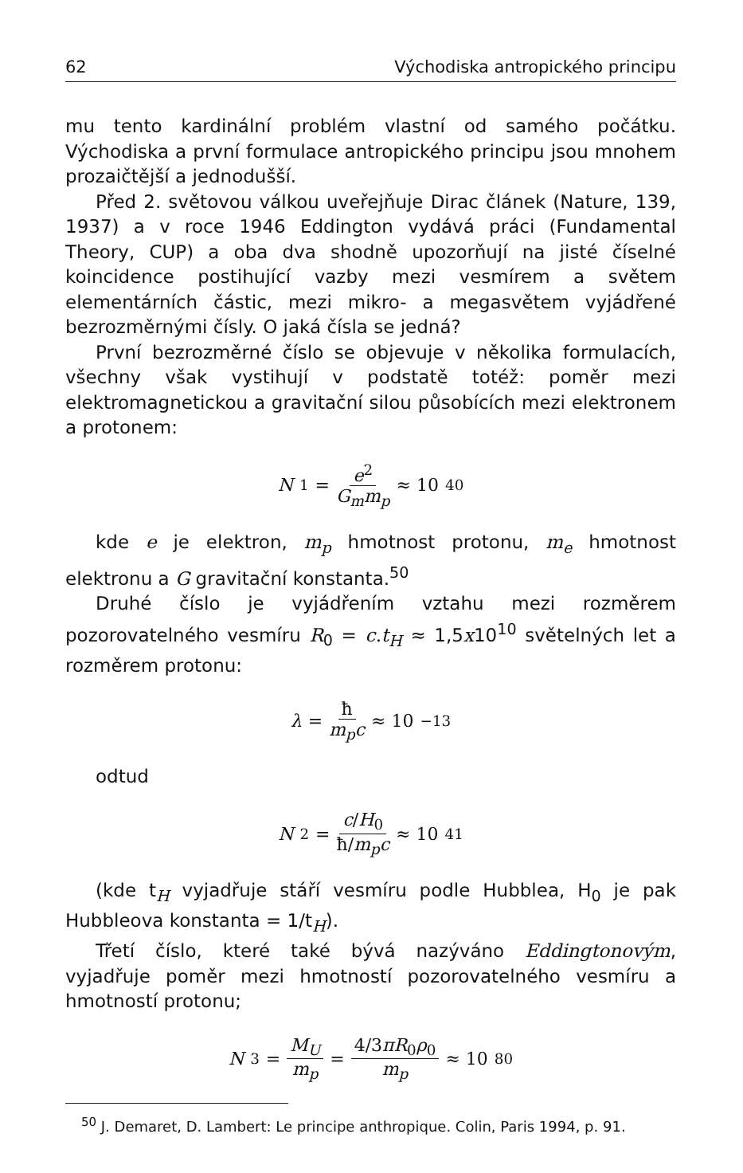62 Východiska antropického principu
mu tento kardinální problém vlastní od samého počátku. Východiska a první formulace antropického principu jsou mnohem prozaičtější a jednodušší.
Před 2. světovou válkou uveřejňuje Dirac článek (Nature, 139, 1937) a v roce 1946 Eddington vydává práci (Fundamental Theory, CUP) a oba dva shodně upozorňují na jisté číselné koincidence postihující vazby mezi vesmírem a světem elementárních částic, mezi mikro- a megasvětem vyjádřené bezrozměrnými čísly. O jaká čísla se jedná?
První bezrozměrné číslo se objevuje v několika formulacích, všechny však vystihují v podstatě totéž: poměr mezi elektromagnetickou a gravitační silou působících mezi elektronem a protonem:
N<sub>1</sub> = e<sup>2</sup> G<sub>m</sub>m<sub>p</sub> ≈ 10<sup>40</sup>
kde e je elektron, m<sub>p</sub> hmotnost protonu, m<sub>e</sub> hmotnost elektronu a G gravitační konstanta.<sup>50</sup>
Druhé číslo je vyjádřením vztahu mezi rozměrem pozorovatelného vesmíru R<sub>0</sub> = c.t<sub>H</sub> ≈ 1,5x10<sup>10</sup> světelných let a rozměrem protonu:
λ = ħ m<sub>p</sub>c ≈ 10<sup>−13</sup>
odtud
N<sub>2</sub> = c/H<sub>0</sub> ħ/m<sub>p</sub>c ≈ 10<sup>41</sup>
(kde t<sub>H</sub> vyjadřuje stáří vesmíru podle Hubblea, H<sub>0</sub> je pak Hubbleova konstanta = 1/t<sub>H</sub>).
Třetí číslo, které také bývá nazýváno Eddingtonovým, vyjadřuje poměr mezi hmotností pozorovatelného vesmíru a hmotností protonu;
N<sub>3</sub> = M<sub>U</sub> m<sub>p</sub> = 4/3πR<sub>0</sub>ρ<sub>0</sub> m<sub>p</sub> ≈ 10<sup>80</sup>
<sup>50</sup> J. Demaret, D. Lambert: Le principe anthropique. Colin, Paris 1994, p. 91.